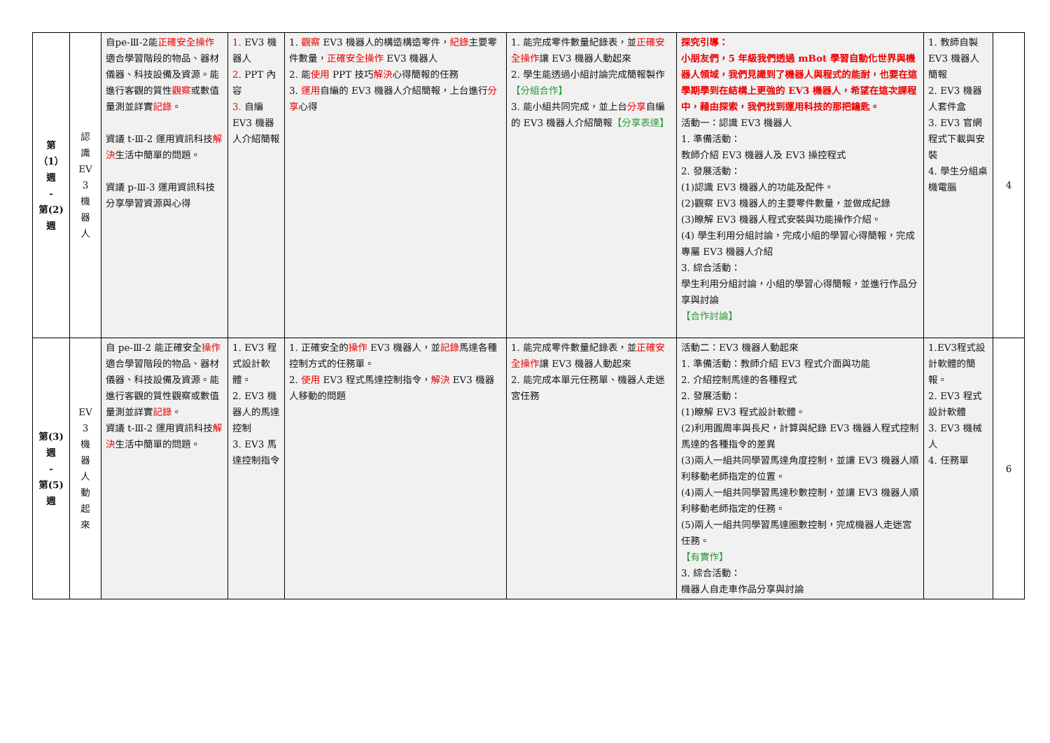| 第 （1） 週 - 第(2) 週 | 認 識 EV 3 機 器 人 | 自pe-Ⅲ-2能 正確安全操作 適合學習階段的物品、器材儀器、科技設備及資源。能進行客觀的質性 觀察 或數值量測並詳實 記錄 。 資議 t-Ⅲ-2 運用資訊科技 解決 生活中簡單的問題。 資議 p-Ⅲ-3 運用資訊科技分享學習資源與心得 | 1. EV3 機器人 2. PPT 內容 3. 自編 EV3 機器人介紹簡報 | 1. 觀察 EV3 機器人的構造構造零件， 紀錄 主要零件數量， 正確安全操作 EV3 機器人 2. 能 使用 PPT 技巧 解決 心得簡報的任務 3. 運用 自編的 EV3 機器人介紹簡報，上台進行 分享 心得 | 1. 能完成零件數量紀錄表，並 正確安全操作 讓 EV3 機器人動起來 2. 學生能透過小組討論完成簡報製作 【分組合作】 3. 能小組共同完成，並上台 分享 自編的 EV3 機器人介紹簡報 【分享表達】 | 探究引導： 小朋友們，5 年級我們透過 mBot 學習自動化世界與機器人領域，我們見識到了機器人與程式的能耐，也要在這學期學到在結構上更強的 EV3 機器人，希望在這次課程中，藉由探索，我們找到運用科技的那把鑰匙。 活動一：認識 EV3 機器人 1. 準備活動： 教師介紹 EV3 機器人及 EV3 操控程式 2. 發展活動： (1)認識 EV3 機器人的功能及配件。 (2)觀察 EV3 機器人的主要零件數量，並做成紀錄 (3)瞭解 EV3 機器人程式安裝與功能操作介紹。 (4) 學生利用分組討論，完成小組的學習心得簡報，完成專屬 EV3 機器人介紹 3. 綜合活動： 學生利用分組討論，小組的學習心得簡報，並進行作品分享與討論 【合作討論】 | 1. 教師自製 EV3 機器人簡報 2. EV3 機器人套件盒 3. EV3 官網程式下載與安裝 4. 學生分組桌機電腦 | 4 |
| 第(3) 週 - 第(5) 週 | EV 3 機 器 人 動 起 來 | 自 pe-Ⅲ-2 能正確安全 操作 適合學習階段的物品、器材儀器、科技設備及資源。能進行客觀的質性觀察或數值量測並詳實 記錄 。 資議 t-Ⅲ-2 運用資訊科技 解決 生活中簡單的問題。 | 1. EV3 程式設計軟體。 2. EV3 機器人的馬達控制 3. EV3 馬達控制指令 | 1. 正確安全的 操作 EV3 機器人，並 記錄 馬達各種控制方式的任務單。 2. 使用 EV3 程式馬達控制指令， 解決 EV3 機器人移動的問題 | 1. 能完成零件數量紀錄表，並 正確安全操作 讓 EV3 機器人動起來 2. 能完成本單元任務單、機器人走迷宮任務 | 活動二：EV3 機器人動起來 1. 準備活動：教師介紹 EV3 程式介面與功能 2. 介紹控制馬達的各種程式 2. 發展活動： (1)瞭解 EV3 程式設計軟體。 (2)利用圓周率與長尺，計算與紀錄 EV3 機器人程式控制馬達的各種指令的差異 (3)兩人一組共同學習馬達角度控制，並讓 EV3 機器人順利移動老師指定的位置。 (4)兩人一組共同學習馬達秒數控制，並讓 EV3 機器人順利移動老師指定的任務。 (5)兩人一組共同學習馬達圈數控制，完成機器人走迷宮任務。 【有實作】 3. 綜合活動： 機器人自走車作品分享與討論 | 1.EV3程式設計軟體的簡報。 2. EV3 程式設計軟體 3. EV3 機械人 4. 任務單 | 6 |